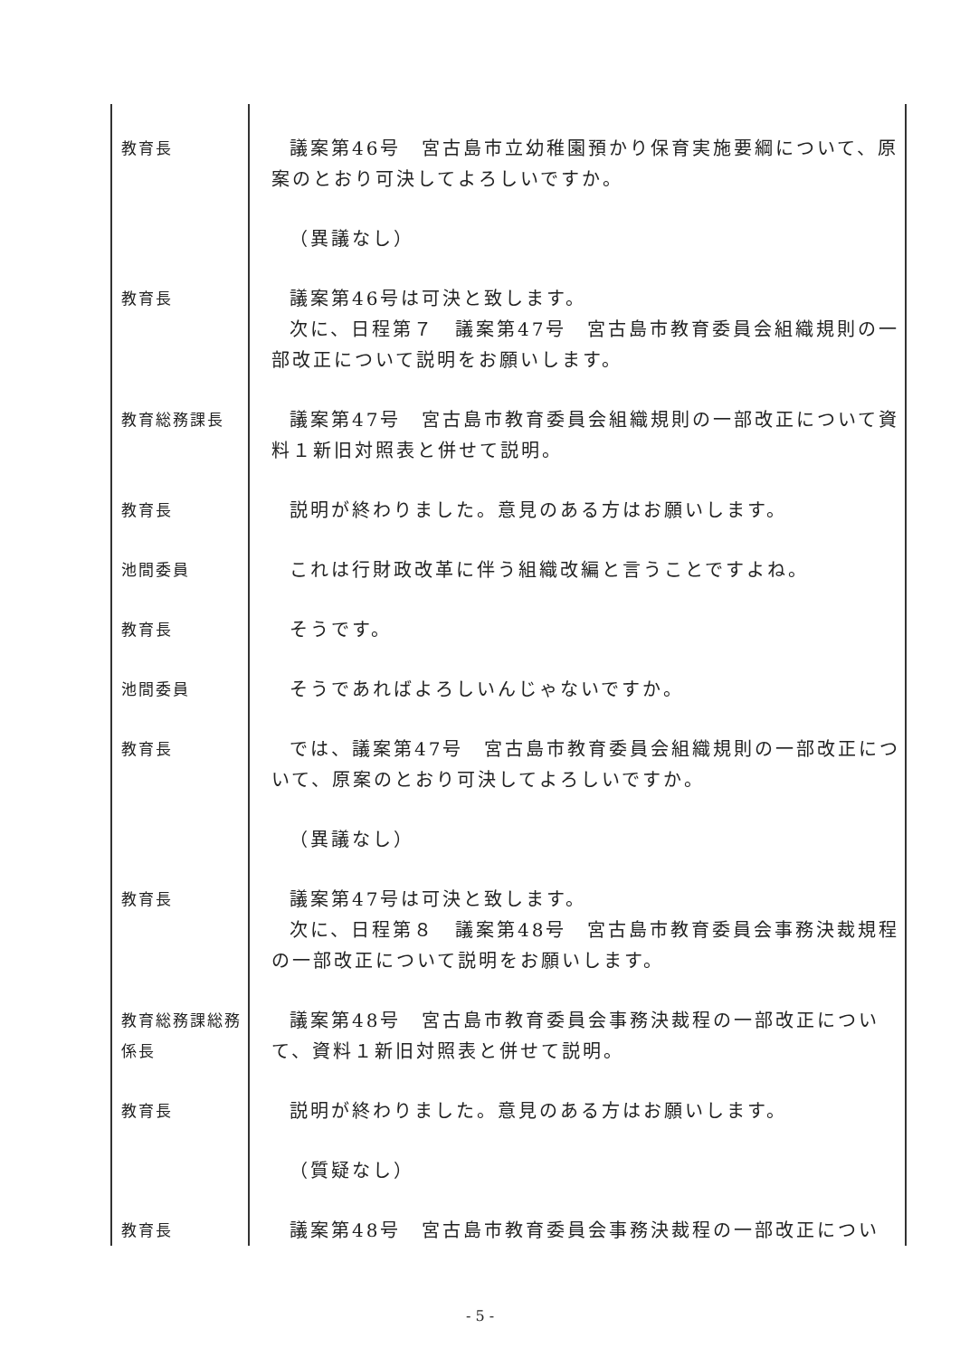| 教育長 | 議案第46号 宮古島市立幼稚園預かり保育実施要綱について、原案のとおり可決してよろしいですか。 |
| | （異議なし） |
| 教育長 | 議案第46号は可決と致します。 次に、日程第７ 議案第47号 宮古島市教育委員会組織規則の一部改正について説明をお願いします。 |
| 教育総務課長 | 議案第47号 宮古島市教育委員会組織規則の一部改正について資料１新旧対照表と併せて説明。 |
| 教育長 | 説明が終わりました。意見のある方はお願いします。 |
| 池間委員 | これは行財政改革に伴う組織改編と言うことですよね。 |
| 教育長 | そうです。 |
| 池間委員 | そうであればよろしいんじゃないですか。 |
| 教育長 | では、議案第47号 宮古島市教育委員会組織規則の一部改正について、原案のとおり可決してよろしいですか。 |
| | （異議なし） |
| 教育長 | 議案第47号は可決と致します。 次に、日程第８ 議案第48号 宮古島市教育委員会事務決裁規程の一部改正について説明をお願いします。 |
| 教育総務課総務係長 | 議案第48号 宮古島市教育委員会事務決裁程の一部改正について、資料１新旧対照表と併せて説明。 |
| 教育長 | 説明が終わりました。意見のある方はお願いします。 |
| | （質疑なし） |
| 教育長 | 議案第48号 宮古島市教育委員会事務決裁程の一部改正につい |
- 5 -